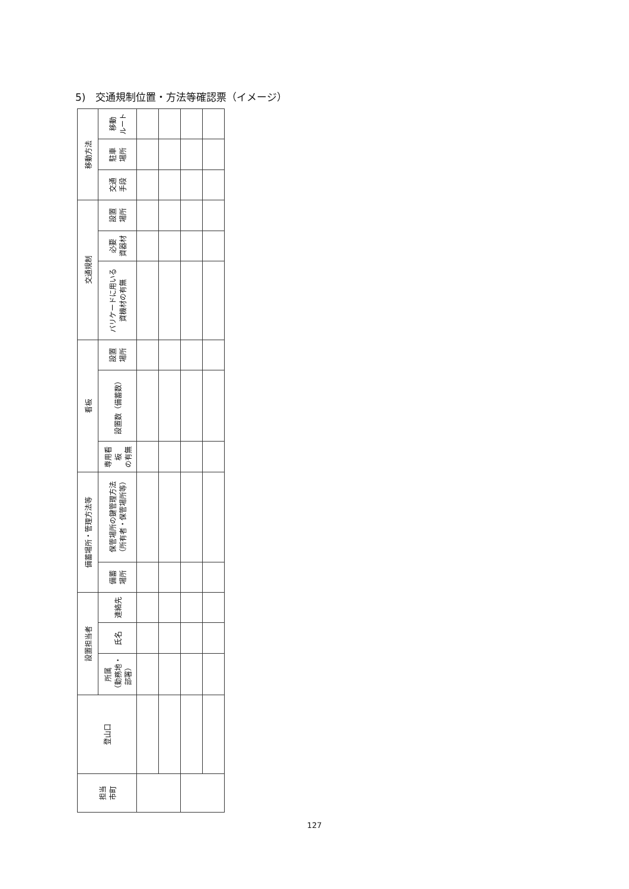5)　交通規制位置・方法等確認票（イメージ）
| 担当 市町 | 登山口 | 設置担当者 | | | 備蓄場所・管理方法等 | | 看板 | | | 交通規制 | | | 移動方法 | | |
| --- | --- | --- | --- | --- | --- | --- | --- | --- | --- | --- | --- | --- | --- | --- | --- |
| | | 所属 （勤務地・ 部署） | 氏名 | 連絡先 | 備蓄 場所 | 保管場所の鍵管理方法 （所有者・保管場所等） | 専用看 板 の有無 | 設置数（備蓄数） | 設置 場所 | バリケードに用いる 資機材の有無 | 必要 資器材 | 設置 場所 | 交通 手段 | 駐車 場所 | 移動 ルート |
127